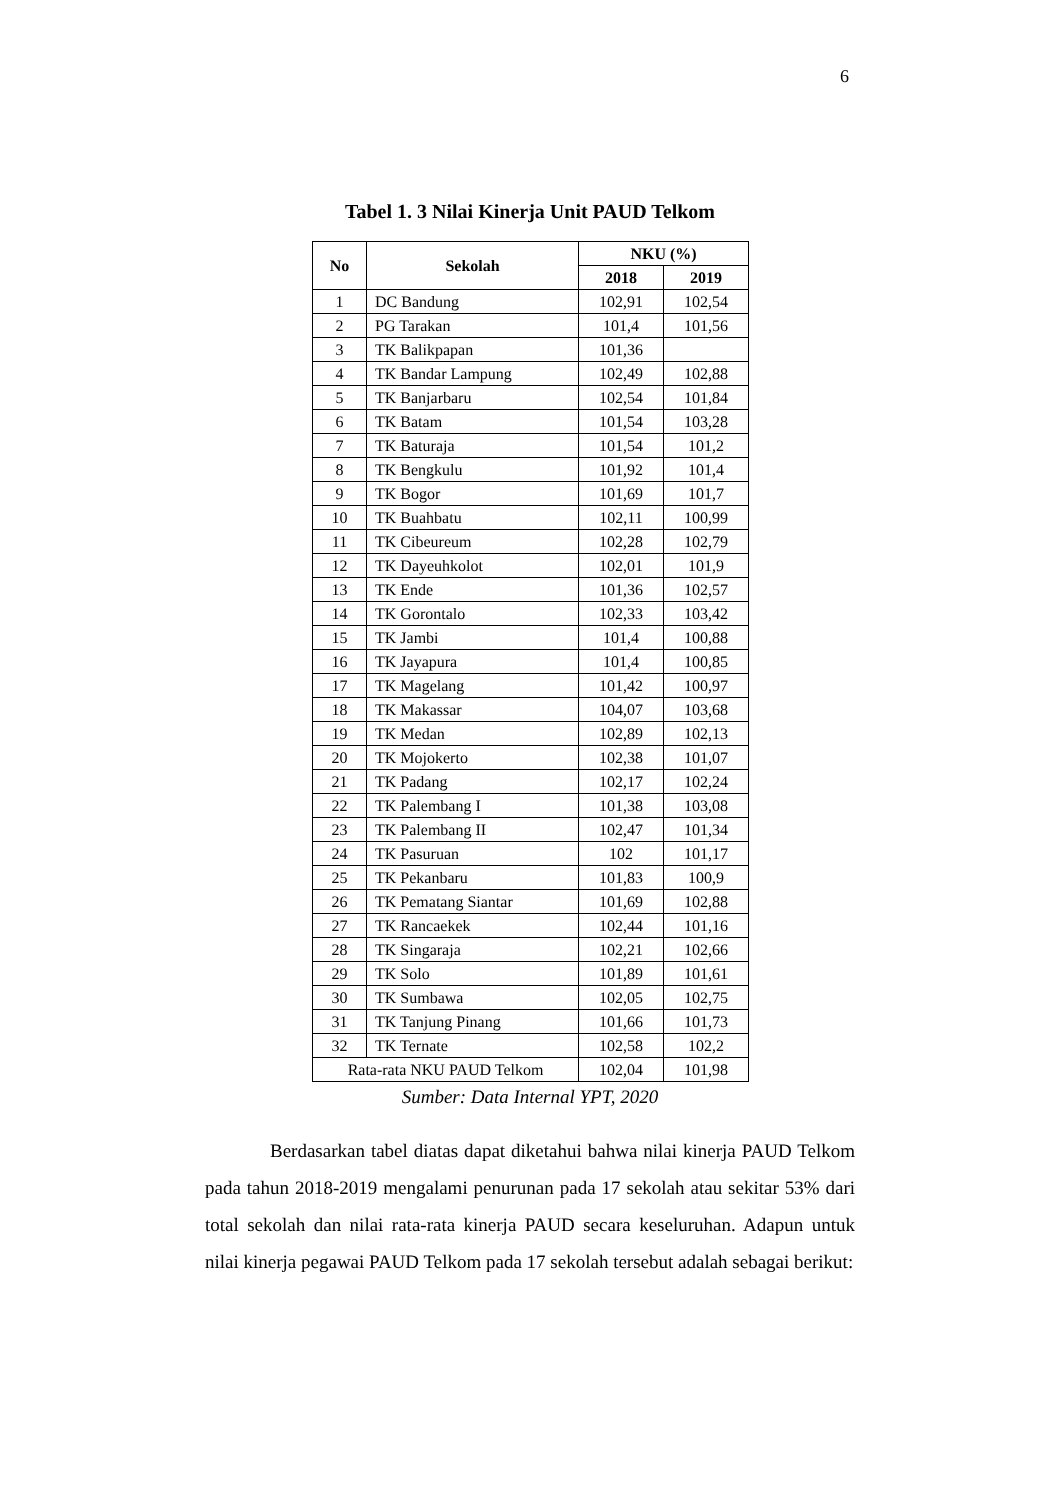6
Tabel 1. 3 Nilai Kinerja Unit PAUD Telkom
| No | Sekolah | NKU (%) | |
| --- | --- | --- | --- |
| | | 2018 | 2019 |
| 1 | DC Bandung | 102,91 | 102,54 |
| 2 | PG Tarakan | 101,4 | 101,56 |
| 3 | TK Balikpapan | 101,36 | |
| 4 | TK Bandar Lampung | 102,49 | 102,88 |
| 5 | TK Banjarbaru | 102,54 | 101,84 |
| 6 | TK Batam | 101,54 | 103,28 |
| 7 | TK Baturaja | 101,54 | 101,2 |
| 8 | TK Bengkulu | 101,92 | 101,4 |
| 9 | TK Bogor | 101,69 | 101,7 |
| 10 | TK Buahbatu | 102,11 | 100,99 |
| 11 | TK Cibeureum | 102,28 | 102,79 |
| 12 | TK Dayeuhkolot | 102,01 | 101,9 |
| 13 | TK Ende | 101,36 | 102,57 |
| 14 | TK Gorontalo | 102,33 | 103,42 |
| 15 | TK Jambi | 101,4 | 100,88 |
| 16 | TK Jayapura | 101,4 | 100,85 |
| 17 | TK Magelang | 101,42 | 100,97 |
| 18 | TK Makassar | 104,07 | 103,68 |
| 19 | TK Medan | 102,89 | 102,13 |
| 20 | TK Mojokerto | 102,38 | 101,07 |
| 21 | TK Padang | 102,17 | 102,24 |
| 22 | TK Palembang I | 101,38 | 103,08 |
| 23 | TK Palembang II | 102,47 | 101,34 |
| 24 | TK Pasuruan | 102 | 101,17 |
| 25 | TK Pekanbaru | 101,83 | 100,9 |
| 26 | TK Pematang Siantar | 101,69 | 102,88 |
| 27 | TK Rancaekek | 102,44 | 101,16 |
| 28 | TK Singaraja | 102,21 | 102,66 |
| 29 | TK Solo | 101,89 | 101,61 |
| 30 | TK Sumbawa | 102,05 | 102,75 |
| 31 | TK Tanjung Pinang | 101,66 | 101,73 |
| 32 | TK Ternate | 102,58 | 102,2 |
| Rata-rata NKU PAUD Telkom | | 102,04 | 101,98 |
Sumber: Data Internal YPT, 2020
Berdasarkan tabel diatas dapat diketahui bahwa nilai kinerja PAUD Telkom pada tahun 2018-2019 mengalami penurunan pada 17 sekolah atau sekitar 53% dari total sekolah dan nilai rata-rata kinerja PAUD secara keseluruhan. Adapun untuk nilai kinerja pegawai PAUD Telkom pada 17 sekolah tersebut adalah sebagai berikut: